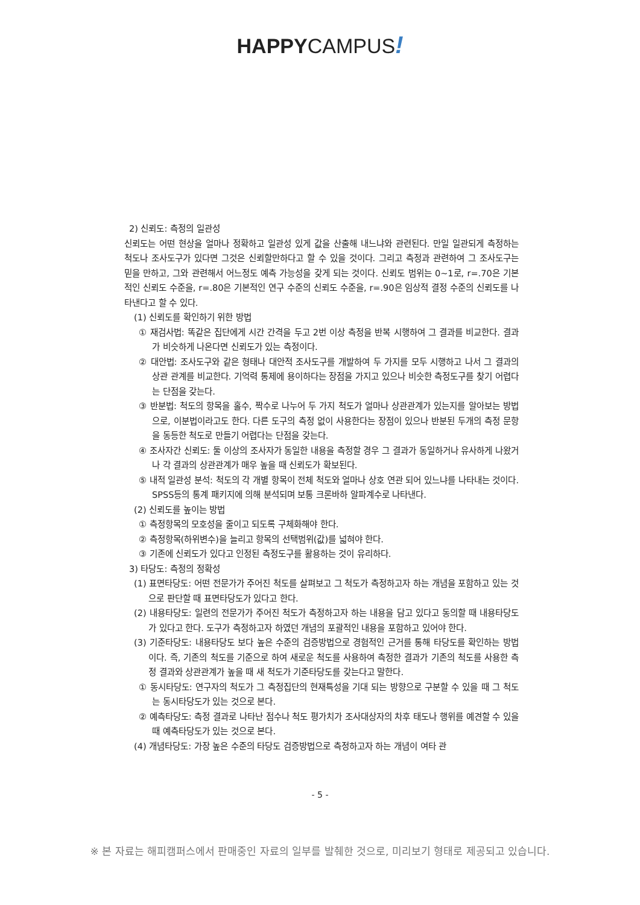HAPPYCAMPUS!
2) 신뢰도: 측정의 일관성
신뢰도는 어떤 현상을 얼마나 정확하고 일관성 있게 값을 산출해 내느냐와 관련된다. 만일 일관되게 측정하는 척도나 조사도구가 있다면 그것은 신뢰할만하다고 할 수 있을 것이다. 그리고 측정과 관련하여 그 조사도구는 믿을 만하고, 그와 관련해서 어느정도 예측 가능성을 갖게 되는 것이다. 신뢰도 범위는 0~1로, r=.70은 기본적인 신뢰도 수준을, r=.80은 기본적인 연구 수준의 신뢰도 수준을, r=.90은 임상적 결정 수준의 신뢰도를 나타낸다고 할 수 있다.
(1) 신뢰도를 확인하기 위한 방법
① 재검사법: 똑같은 집단에게 시간 간격을 두고 2번 이상 측정을 반복 시행하여 그 결과를 비교한다. 결과가 비슷하게 나온다면 신뢰도가 있는 측정이다.
② 대안법: 조사도구와 같은 형태나 대안적 조사도구를 개발하여 두 가지를 모두 시행하고 나서 그 결과의 상관 관계를 비교한다. 기억력 통제에 용이하다는 장점을 가지고 있으나 비슷한 측정도구를 찾기 어렵다는 단점을 갖는다.
③ 반분법: 척도의 항목을 홀수, 짝수로 나누어 두 가지 척도가 얼마나 상관관계가 있는지를 알아보는 방법으로, 이분법이라고도 한다. 다른 도구의 측정 없이 사용한다는 장점이 있으나 반분된 두개의 측정 문항을 동등한 척도로 만들기 어렵다는 단점을 갖는다.
④ 조사자간 신뢰도: 둘 이상의 조사자가 동일한 내용을 측정할 경우 그 결과가 동일하거나 유사하게 나왔거나 각 결과의 상관관계가 매우 높을 때 신뢰도가 확보된다.
⑤ 내적 일관성 분석: 척도의 각 개별 항목이 전체 척도와 얼마나 상호 연관 되어 있느냐를 나타내는 것이다. SPSS등의 통계 패키지에 의해 분석되며 보통 크론바하 알파계수로 나타낸다.
(2) 신뢰도를 높이는 방법
① 측정항목의 모호성을 줄이고 되도록 구체화해야 한다.
② 측정항목(하위변수)을 늘리고 항목의 선택범위(값)를 넓혀야 한다.
③ 기존에 신뢰도가 있다고 인정된 측정도구를 활용하는 것이 유리하다.
3) 타당도: 측정의 정확성
(1) 표면타당도: 어떤 전문가가 주어진 척도를 살펴보고 그 척도가 측정하고자 하는 개념을 포함하고 있는 것으로 판단할 때 표면타당도가 있다고 한다.
(2) 내용타당도: 일련의 전문가가 주어진 척도가 측정하고자 하는 내용을 담고 있다고 동의할 때 내용타당도가 있다고 한다. 도구가 측정하고자 하였던 개념의 포괄적인 내용을 포함하고 있어야 한다.
(3) 기준타당도: 내용타당도 보다 높은 수준의 검증방법으로 경험적인 근거를 통해 타당도를 확인하는 방법이다. 즉, 기존의 척도를 기준으로 하여 새로운 척도를 사용하여 측정한 결과가 기존의 척도를 사용한 측정 결과와 상관관계가 높을 때 새 척도가 기준타당도를 갖는다고 말한다.
① 동시타당도: 연구자의 척도가 그 측정집단의 현재특성을 기대 되는 방향으로 구분할 수 있을 때 그 척도는 동시타당도가 있는 것으로 본다.
② 예측타당도: 측정 결과로 나타난 점수나 척도 평가치가 조사대상자의 차후 태도나 행위를 예견할 수 있을 때 예측타당도가 있는 것으로 본다.
(4) 개념타당도: 가장 높은 수준의 타당도 검증방법으로 측정하고자 하는 개념이 여타 관
- 5 -
※ 본 자료는 해피캠퍼스에서 판매중인 자료의 일부를 발췌한 것으로, 미리보기 형태로 제공되고 있습니다.